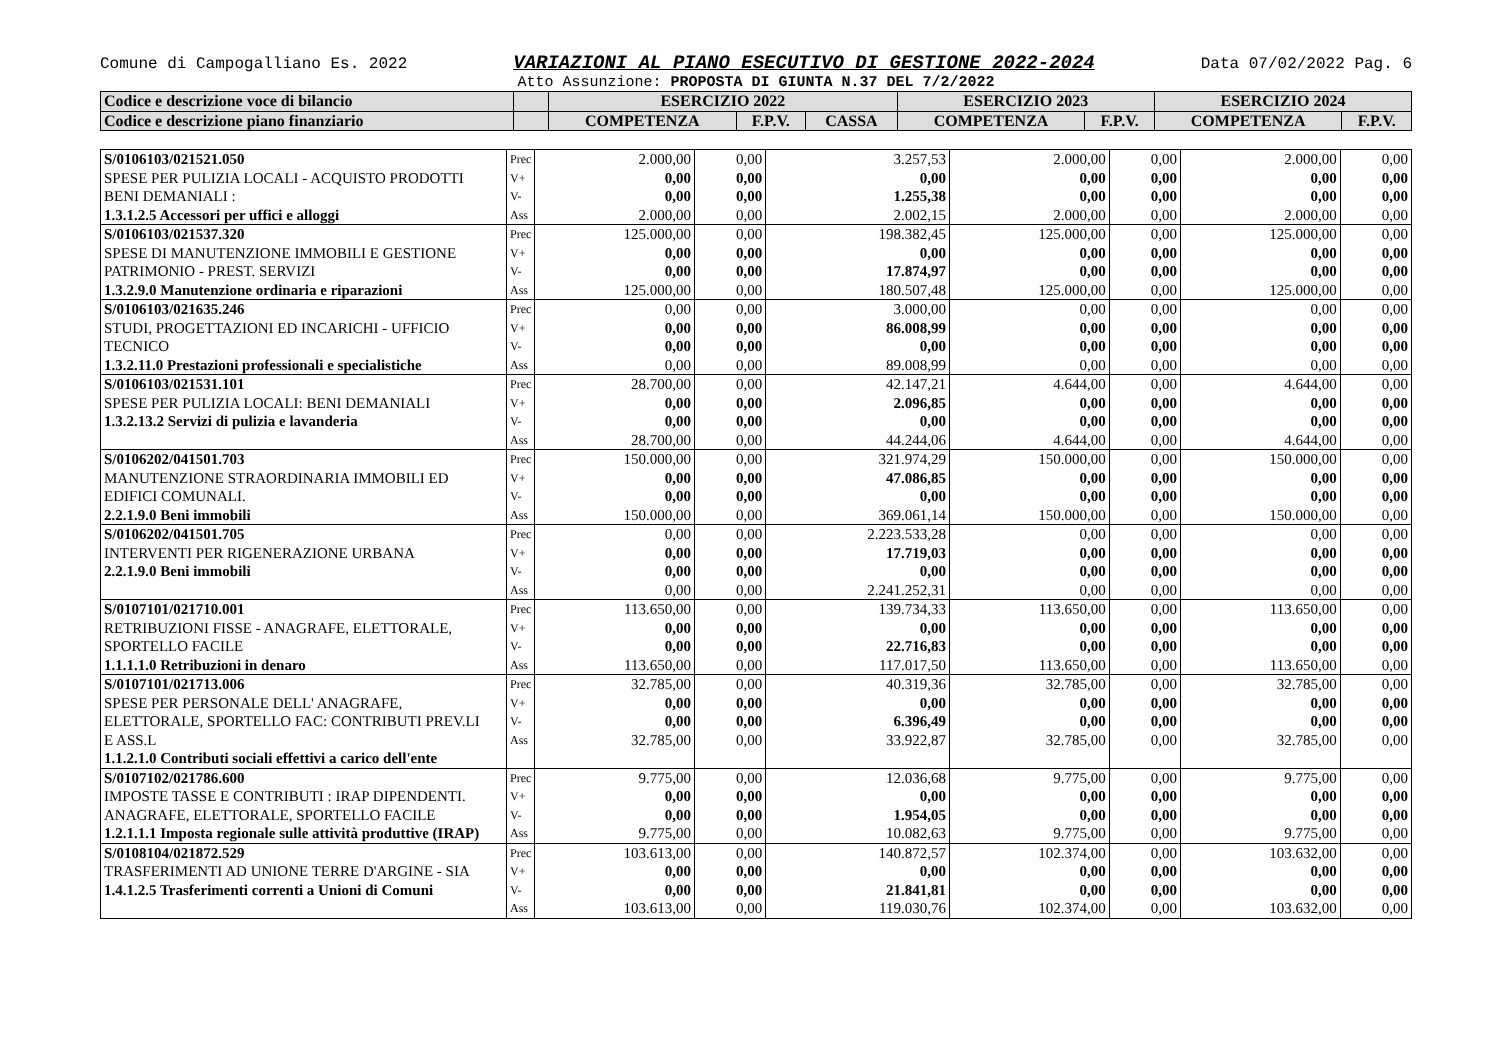Comune di Campogalliano Es. 2022 VARIAZIONI AL PIANO ESECUTIVO DI GESTIONE 2022-2024 Data 07/02/2022 Pag. 6
Atto Assunzione: PROPOSTA DI GIUNTA N.37 DEL 7/2/2022
| Codice e descrizione voce di bilancio | | ESERCIZIO 2022 | | | ESERCIZIO 2023 | | ESERCIZIO 2024 | |
| --- | --- | --- | --- | --- | --- | --- | --- | --- |
| Codice e descrizione piano finanziario | | COMPETENZA | F.P.V. | CASSA | COMPETENZA | F.P.V. | COMPETENZA | F.P.V. |
| S/0106103/021521.050 SPESE PER PULIZIA LOCALI - ACQUISTO PRODOTTI BENI DEMANIALI : 1.3.1.2.5 Accessori per uffici e alloggi | Prec V+ V- Ass | 2.000,00 0,00 0,00 2.000,00 | 0,00 0,00 0,00 0,00 | 3.257,53 0,00 1.255,38 2.002,15 | 2.000,00 0,00 0,00 2.000,00 | 0,00 0,00 0,00 0,00 | 2.000,00 0,00 0,00 2.000,00 | 0,00 0,00 0,00 0,00 |
| S/0106103/021537.320 SPESE DI MANUTENZIONE IMMOBILI E GESTIONE PATRIMONIO - PREST. SERVIZI 1.3.2.9.0 Manutenzione ordinaria e riparazioni | Prec V+ V- Ass | 125.000,00 0,00 0,00 125.000,00 | 0,00 0,00 0,00 0,00 | 198.382,45 0,00 17.874,97 180.507,48 | 125.000,00 0,00 0,00 125.000,00 | 0,00 0,00 0,00 0,00 | 125.000,00 0,00 0,00 125.000,00 | 0,00 0,00 0,00 0,00 |
| S/0106103/021635.246 STUDI, PROGETTAZIONI ED INCARICHI - UFFICIO TECNICO 1.3.2.11.0 Prestazioni professionali e specialistiche | Prec V+ V- Ass | 0,00 0,00 0,00 0,00 | 0,00 0,00 0,00 0,00 | 3.000,00 86.008,99 0,00 89.008,99 | 0,00 0,00 0,00 0,00 | 0,00 0,00 0,00 0,00 | 0,00 0,00 0,00 0,00 | 0,00 0,00 0,00 0,00 |
| S/0106103/021531.101 SPESE PER PULIZIA LOCALI: BENI DEMANIALI 1.3.2.13.2 Servizi di pulizia e lavanderia | Prec V+ V- Ass | 28.700,00 0,00 0,00 28.700,00 | 0,00 0,00 0,00 0,00 | 42.147,21 2.096,85 0,00 44.244,06 | 4.644,00 0,00 0,00 4.644,00 | 0,00 0,00 0,00 0,00 | 4.644,00 0,00 0,00 4.644,00 | 0,00 0,00 0,00 0,00 |
| S/0106202/041501.703 MANUTENZIONE STRAORDINARIA IMMOBILI ED EDIFICI COMUNALI. 2.2.1.9.0 Beni immobili | Prec V+ V- Ass | 150.000,00 0,00 0,00 150.000,00 | 0,00 0,00 0,00 0,00 | 321.974,29 47.086,85 0,00 369.061,14 | 150.000,00 0,00 0,00 150.000,00 | 0,00 0,00 0,00 0,00 | 150.000,00 0,00 0,00 150.000,00 | 0,00 0,00 0,00 0,00 |
| S/0106202/041501.705 INTERVENTI PER RIGENERAZIONE URBANA 2.2.1.9.0 Beni immobili | Prec V+ V- Ass | 0,00 0,00 0,00 0,00 | 0,00 0,00 0,00 0,00 | 2.223.533,28 17.719,03 0,00 2.241.252,31 | 0,00 0,00 0,00 0,00 | 0,00 0,00 0,00 0,00 | 0,00 0,00 0,00 0,00 | 0,00 0,00 0,00 0,00 |
| S/0107101/021710.001 RETRIBUZIONI FISSE - ANAGRAFE, ELETTORALE, SPORTELLO FACILE 1.1.1.1.0 Retribuzioni in denaro | Prec V+ V- Ass | 113.650,00 0,00 0,00 113.650,00 | 0,00 0,00 0,00 0,00 | 139.734,33 0,00 22.716,83 117.017,50 | 113.650,00 0,00 0,00 113.650,00 | 0,00 0,00 0,00 0,00 | 113.650,00 0,00 0,00 113.650,00 | 0,00 0,00 0,00 0,00 |
| S/0107101/021713.006 SPESE PER PERSONALE DELL' ANAGRAFE, ELETTORALE, SPORTELLO FAC: CONTRIBUTI PREV.LI E ASS.L 1.1.2.1.0 Contributi sociali effettivi a carico dell'ente | Prec V+ V- Ass | 32.785,00 0,00 0,00 32.785,00 | 0,00 0,00 0,00 0,00 | 40.319,36 0,00 6.396,49 33.922,87 | 32.785,00 0,00 0,00 32.785,00 | 0,00 0,00 0,00 0,00 | 32.785,00 0,00 0,00 32.785,00 | 0,00 0,00 0,00 0,00 |
| S/0107102/021786.600 IMPOSTE TASSE E CONTRIBUTI : IRAP DIPENDENTI. ANAGRAFE, ELETTORALE, SPORTELLO FACILE 1.2.1.1.1 Imposta regionale sulle attività produttive (IRAP) | Prec V+ V- Ass | 9.775,00 0,00 0,00 9.775,00 | 0,00 0,00 0,00 0,00 | 12.036,68 0,00 1.954,05 10.082,63 | 9.775,00 0,00 0,00 9.775,00 | 0,00 0,00 0,00 0,00 | 9.775,00 0,00 0,00 9.775,00 | 0,00 0,00 0,00 0,00 |
| S/0108104/021872.529 TRASFERIMENTI AD UNIONE TERRE D'ARGINE - SIA 1.4.1.2.5 Trasferimenti correnti a Unioni di Comuni | Prec V+ V- Ass | 103.613,00 0,00 0,00 103.613,00 | 0,00 0,00 0,00 0,00 | 140.872,57 0,00 21.841,81 119.030,76 | 102.374,00 0,00 0,00 102.374,00 | 0,00 0,00 0,00 0,00 | 103.632,00 0,00 0,00 103.632,00 | 0,00 0,00 0,00 0,00 |